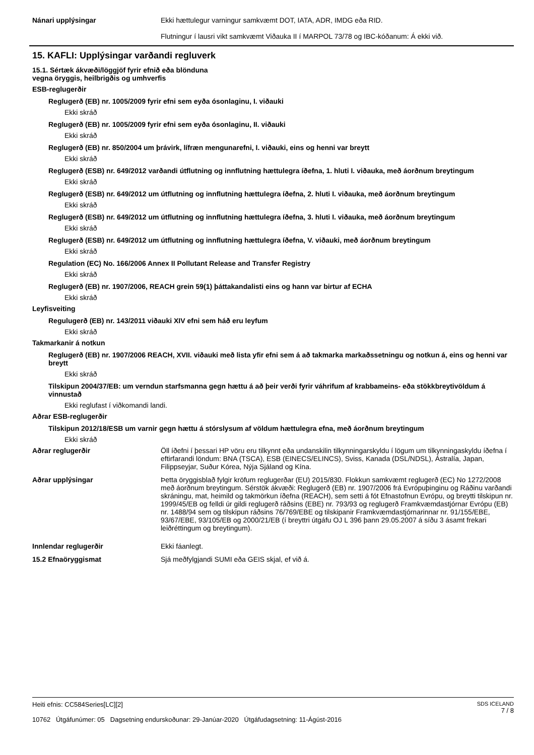Nánari upplýsingar Ekki hættulegur varningur samkvæmt DOT, IATA, ADR, IMDG eða RID.
Flutningur í lausri vikt samkvæmt Viðauka II í MARPOL 73/78 og IBC-kóðanum: Á ekki við.
15. KAFLI: Upplýsingar varðandi regluverk
15.1. Sértæk ákvæði/löggjöf fyrir efnið eða blönduna
vegna öryggis, heilbrigðis og umhverfis
ESB-reglugerðir
Reglugerð (EB) nr. 1005/2009 fyrir efni sem eyða ósonlaginu, I. viðauki
Ekki skráð
Reglugerð (EB) nr. 1005/2009 fyrir efni sem eyða ósonlaginu, II. viðauki
Ekki skráð
Reglugerð (EB) nr. 850/2004 um þrávirk, lífræn mengunarefni, I. viðauki, eins og henni var breytt
Ekki skráð
Reglugerð (ESB) nr. 649/2012 varðandi útflutning og innflutning hættulegra íðefna, 1. hluti I. viðauka, með áorðnum breytingum
Ekki skráð
Reglugerð (ESB) nr. 649/2012 um útflutning og innflutning hættulegra íðefna, 2. hluti I. viðauka, með áorðnum breytingum
Ekki skráð
Reglugerð (ESB) nr. 649/2012 um útflutning og innflutning hættulegra íðefna, 3. hluti I. viðauka, með áorðnum breytingum
Ekki skráð
Reglugerð (ESB) nr. 649/2012 um útflutning og innflutning hættulegra íðefna, V. viðauki, með áorðnum breytingum
Ekki skráð
Regulation (EC) No. 166/2006 Annex II Pollutant Release and Transfer Registry
Ekki skráð
Reglugerð (EB) nr. 1907/2006, REACH grein 59(1) þáttakandalisti eins og hann var birtur af ECHA
Ekki skráð
Leyfisveiting
Regulugerð (EB) nr. 143/2011 viðauki XIV efni sem háð eru leyfum
Ekki skráð
Takmarkanir á notkun
Reglugerð (EB) nr. 1907/2006 REACH, XVII. viðauki með lista yfir efni sem á að takmarka markaðssetningu og notkun á, eins og henni var breytt
Ekki skráð
Tilskipun 2004/37/EB: um verndun starfsmanna gegn hættu á að þeir verði fyrir váhrifum af krabbameins- eða stökkbreytivöldum á vinnustað
Ekki reglufast í viðkomandi landi.
Aðrar ESB-reglugerðir
Tilskipun 2012/18/ESB um varnir gegn hættu á stórslysum af völdum hættulegra efna, með áorðnum breytingum
Ekki skráð
Aðrar reglugerðir Öll íðefni í þessari HP vöru eru tilkynnt eða undanskilin tilkynningarskyldu í lögum um tilkynningaskyldu íðefna í eftirfarandi löndum: BNA (TSCA), ESB (EINECS/ELINCS), Sviss, Kanada (DSL/NDSL), Ástralía, Japan, Filippseyjar, Suður Kórea, Nýja Sjáland og Kína.
Aðrar upplýsingar Þetta öryggisblað fylgir kröfum reglugerðar (EU) 2015/830. Flokkun samkvæmt reglugerð (EC) No 1272/2008 með áorðnum breytingum. Sérstök ákvæði: Reglugerð (EB) nr. 1907/2006 frá Evrópuþinginu og Ráðinu varðandi skráningu, mat, heimild og takmörkun íðefna (REACH), sem setti á fót Efnastofnun Evrópu, og breytti tilskipun nr. 1999/45/EB og felldi úr gildi reglugerð ráðsins (EBE) nr. 793/93 og reglugerð Framkvæmdastjórnar Evrópu (EB) nr. 1488/94 sem og tilskipun ráðsins 76/769/EBE og tilskipanir Framkvæmdastjórnarinnar nr. 91/155/EBE, 93/67/EBE, 93/105/EB og 2000/21/EB (í breyttri útgáfu OJ L 396 þann 29.05.2007 á síðu 3 ásamt frekari leiðréttingum og breytingum).
Innlendar reglugerðir Ekki fáanlegt.
15.2 Efnaöryggismat Sjá meðfylgjandi SUMI eða GEIS skjal, ef við á.
Heiti efnis: CC584Series[LC][2]
10762 Útgáfunúmer: 05 Dagsetning endurskoðunar: 29-Janúar-2020 Útgáfudagsetning: 11-Ágúst-2016
SDS ICELAND
7 / 8